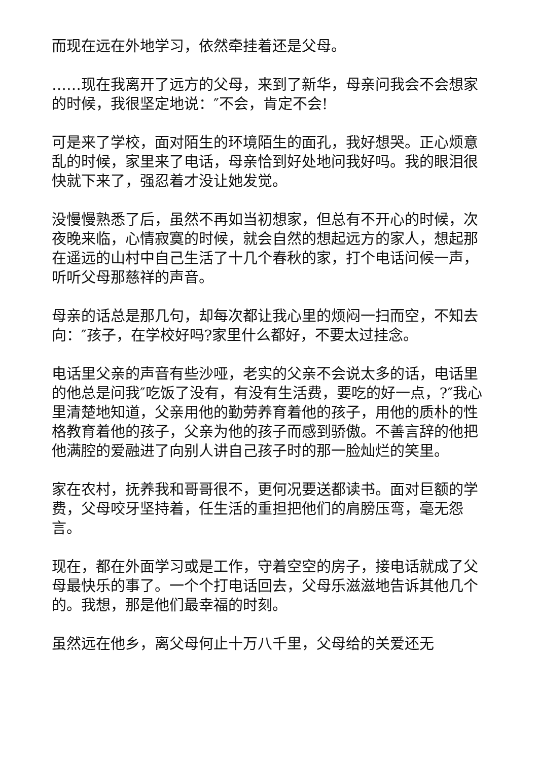而现在远在外地学习，依然牵挂着还是父母。
……现在我离开了远方的父母，来到了新华，母亲问我会不会想家的时候，我很坚定地说：″不会，肯定不会!
可是来了学校，面对陌生的环境陌生的面孔，我好想哭。正心烦意乱的时候，家里来了电话，母亲恰到好处地问我好吗。我的眼泪很快就下来了，强忍着才没让她发觉。
没慢慢熟悉了后，虽然不再如当初想家，但总有不开心的时候，次夜晚来临，心情寂寞的时候，就会自然的想起远方的家人，想起那在遥远的山村中自己生活了十几个春秋的家，打个电话问候一声，听听父母那慈祥的声音。
母亲的话总是那几句，却每次都让我心里的烦闷一扫而空，不知去向：″孩子，在学校好吗?家里什么都好，不要太过挂念。
电话里父亲的声音有些沙哑，老实的父亲不会说太多的话，电话里的他总是问我″吃饭了没有，有没有生活费，要吃的好一点，?″我心里清楚地知道，父亲用他的勤劳养育着他的孩子，用他的质朴的性格教育着他的孩子，父亲为他的孩子而感到骄傲。不善言辞的他把他满腔的爱融进了向别人讲自己孩子时的那一脸灿烂的笑里。
家在农村，抚养我和哥哥很不，更何况要送都读书。面对巨额的学费，父母咬牙坚持着，任生活的重担把他们的肩膀压弯，毫无怨言。
现在，都在外面学习或是工作，守着空空的房子，接电话就成了父母最快乐的事了。一个个打电话回去，父母乐滋滋地告诉其他几个的。我想，那是他们最幸福的时刻。
虽然远在他乡，离父母何止十万八千里，父母给的关爱还无